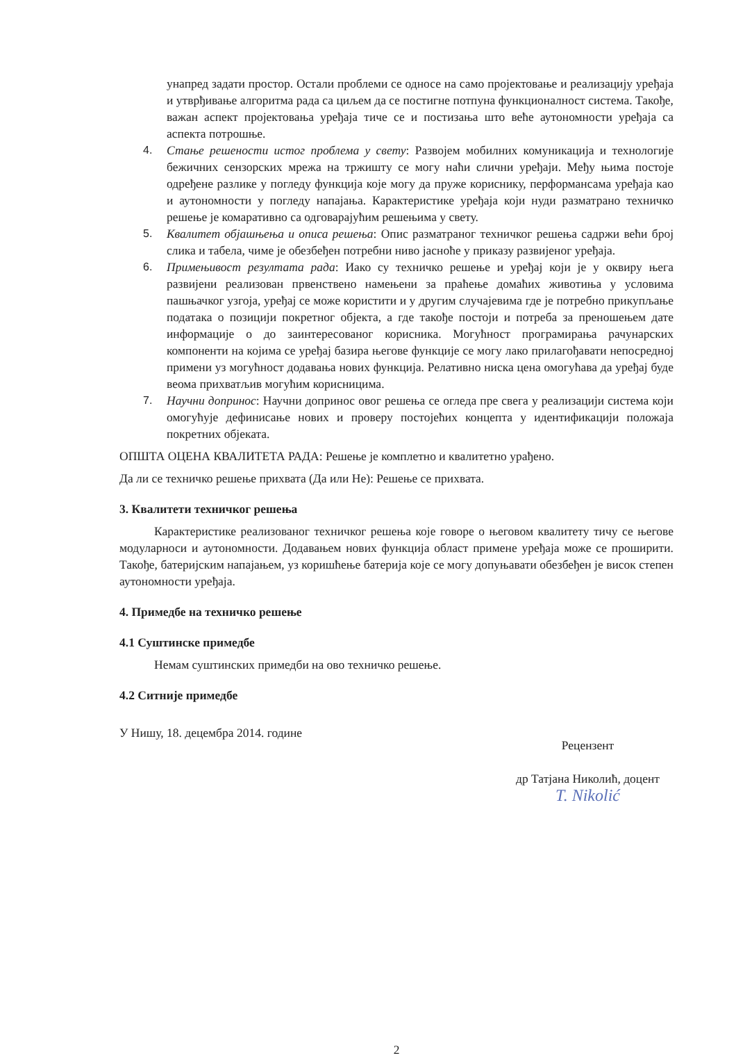унапред задати простор. Остали проблеми се односе на само пројектовање и реализацију уређаја и утврђивање алгоритма рада са циљем да се постигне потпуна функционалност система. Такође, важан аспект пројектовања уређаја тиче се и постизања што веће аутономности уређаја са аспекта потрошње.
4. Стање решености истог проблема у свету: Развојем мобилних комуникација и технологије бежичних сензорских мрежа на тржишту се могу наћи слични уређаји. Међу њима постоје одређене разлике у погледу функција које могу да пруже кориснику, перформансама уређаја као и аутономности у погледу напајања. Карактеристике уређаја који нуди разматрано техничко решење је комаративно са одговарајућим решењима у свету.
5. Квалитет објашњења и описа решења: Опис разматраног техничког решења садржи већи број слика и табела, чиме је обезбеђен потребни ниво јасноће у приказу развијеног уређаја.
6. Примењивост резултата рада: Иако су техничко решење и уређај који је у оквиру њега развијени реализован првенствено намењени за праћење домаћих животиња у условима пашњачког узгоја, уређај се може користити и у другим случајевима где је потребно прикупљање података о позицији покретног објекта, а где такође постоји и потреба за преношењем дате информације о до заинтересованог корисника. Могућност програмирања рачунарских компоненти на којима се уређај базира његове функције се могу лако прилагођавати непосредној примени уз могућност додавања нових функција. Релативно ниска цена омогућава да уређај буде веома прихватљив могућим корисницима.
7. Научни допринос: Научни допринос овог решења се огледа пре свега у реализацији система који омогућује дефинисање нових и проверу постојећих концепта у идентификацији положаја покретних објеката.
ОПШТА ОЦЕНА КВАЛИТЕТА РАДА: Решење је комплетно и квалитетно урађено.
Да ли се техничко решење прихвата (Да или Не): Решење се прихвата.
3. Квалитети техничког решења
Карактеристике реализованог техничког решења које говоре о његовом квалитету тичу се његове модуларноси и аутономности. Додавањем нових функција област примене уређаја може се проширити. Такође, батеријским напајањем, уз коришћење батерија које се могу допуњавати обезбеђен је висок степен аутономности уређаја.
4. Примедбе на техничко решење
4.1 Суштинске примедбе
Немам суштинских примедби на ово техничко решење.
4.2 Ситније примедбе
У Нишу, 18. децембра 2014. године
Рецензент
др Татјана Николић, доцент
T. Nikolić
2